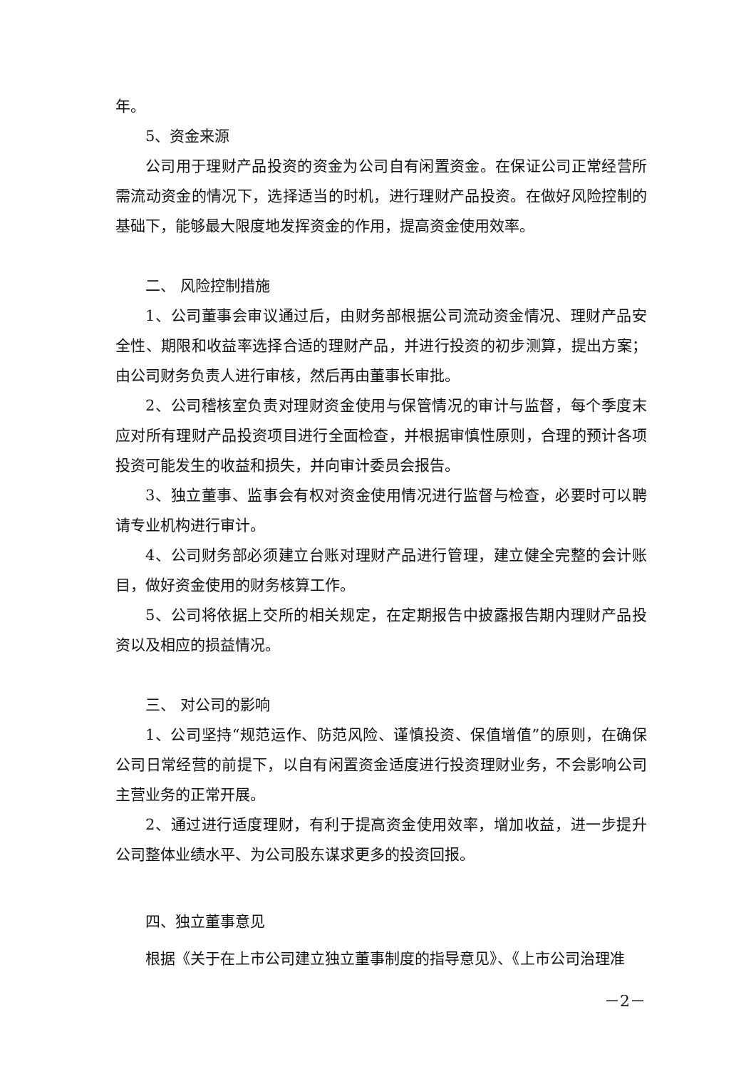年。
5、资金来源
公司用于理财产品投资的资金为公司自有闲置资金。在保证公司正常经营所需流动资金的情况下，选择适当的时机，进行理财产品投资。在做好风险控制的基础下，能够最大限度地发挥资金的作用，提高资金使用效率。
二、 风险控制措施
1、公司董事会审议通过后，由财务部根据公司流动资金情况、理财产品安全性、期限和收益率选择合适的理财产品，并进行投资的初步测算，提出方案；由公司财务负责人进行审核，然后再由董事长审批。
2、公司稽核室负责对理财资金使用与保管情况的审计与监督，每个季度末应对所有理财产品投资项目进行全面检查，并根据审慎性原则，合理的预计各项投资可能发生的收益和损失，并向审计委员会报告。
3、独立董事、监事会有权对资金使用情况进行监督与检查，必要时可以聘请专业机构进行审计。
4、公司财务部必须建立台账对理财产品进行管理，建立健全完整的会计账目，做好资金使用的财务核算工作。
5、公司将依据上交所的相关规定，在定期报告中披露报告期内理财产品投资以及相应的损益情况。
三、 对公司的影响
1、公司坚持“规范运作、防范风险、谨慎投资、保值增值”的原则，在确保公司日常经营的前提下，以自有闲置资金适度进行投资理财业务，不会影响公司主营业务的正常开展。
2、通过进行适度理财，有利于提高资金使用效率，增加收益，进一步提升公司整体业绩水平、为公司股东谋求更多的投资回报。
四、独立董事意见
根据《关于在上市公司建立独立董事制度的指导意见》、《上市公司治理准
－2－